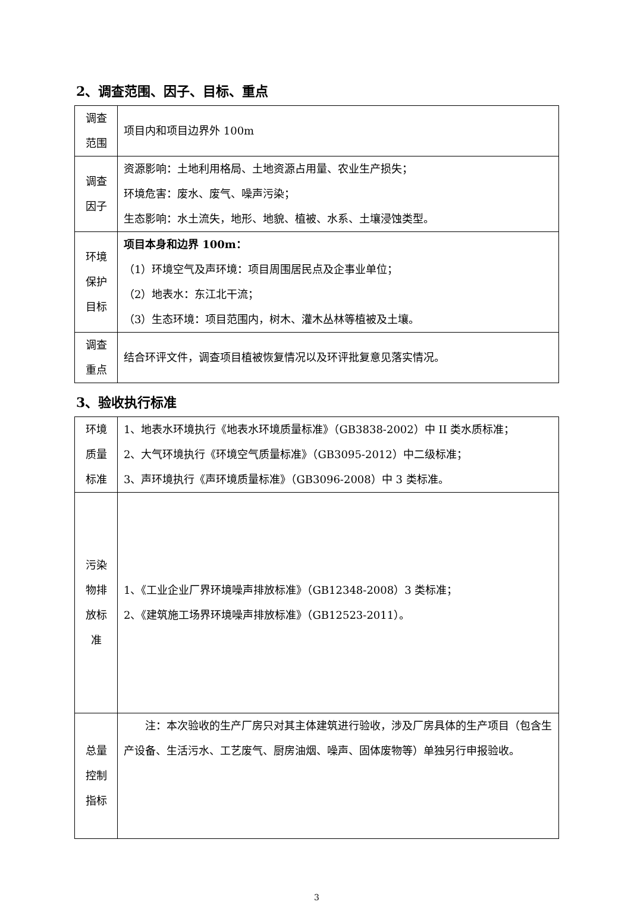2、调查范围、因子、目标、重点
| 调查 范围 | 项目内和项目边界外 100m |
| 调查 因子 | 资源影响：土地利用格局、土地资源占用量、农业生产损失； 环境危害：废水、废气、噪声污染； 生态影响：水土流失，地形、地貌、植被、水系、土壤浸蚀类型。 |
| 环境 保护 目标 | 项目本身和边界 100m： （1）环境空气及声环境：项目周围居民点及企事业单位； （2）地表水：东江北干流； （3）生态环境：项目范围内，树木、灌木丛林等植被及土壤。 |
| 调查 重点 | 结合环评文件，调查项目植被恢复情况以及环评批复意见落实情况。 |
3、验收执行标准
| 环境 质量 标准 | 1、地表水环境执行《地表水环境质量标准》（GB3838-2002）中 II 类水质标准； 2、大气环境执行《环境空气质量标准》（GB3095-2012）中二级标准； 3、声环境执行《声环境质量标准》（GB3096-2008）中 3 类标准。 |
| 污染 物排 放标 准 | 1、《工业企业厂界环境噪声排放标准》（GB12348-2008）3 类标准； 2、《建筑施工场界环境噪声排放标准》（GB12523-2011）。 |
| 总量 控制 指标 | 注：本次验收的生产厂房只对其主体建筑进行验收，涉及厂房具体的生产项目（包含生产设备、生活污水、工艺废气、厨房油烟、噪声、固体废物等）单独另行申报验收。 |
3